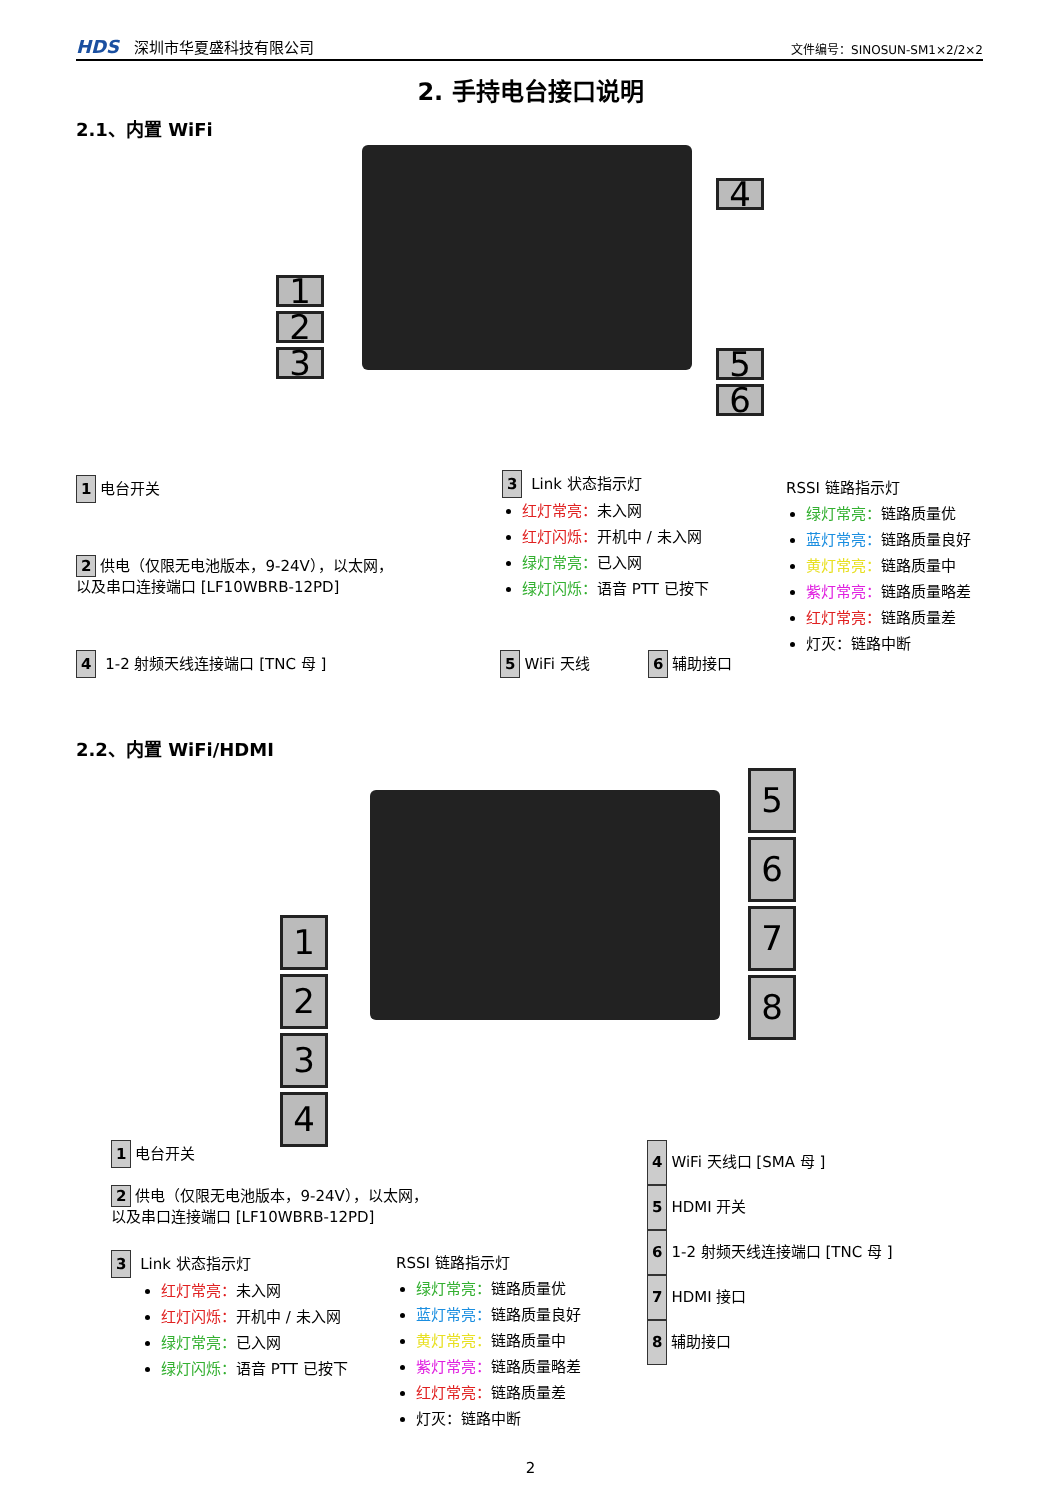HDS 深圳市华夏盛科技有限公司
文件编号：SINOSUN-SM1×2/2×2
2. 手持电台接口说明
2.1、内置 WiFi
1
2
3
4
5
6
1 电台开关
2 供电（仅限无电池版本，9-24V），以太网，
以及串口连接端口 [LF10WBRB-12PD]
4 1-2 射频天线连接端口 [TNC 母 ]
3 Link 状态指示灯
红灯常亮：未入网
红灯闪烁：开机中 / 未入网
绿灯常亮：已入网
绿灯闪烁：语音 PTT 已按下
RSSI 链路指示灯
绿灯常亮：链路质量优
蓝灯常亮：链路质量良好
黄灯常亮：链路质量中
紫灯常亮：链路质量略差
红灯常亮：链路质量差
灯灭：链路中断
5 WiFi 天线 6 辅助接口
2.2、内置 WiFi/HDMI
1
2
3
4
5
6
7
8
1 电台开关
2 供电（仅限无电池版本，9-24V），以太网，
以及串口连接端口 [LF10WBRB-12PD]
3 Link 状态指示灯
红灯常亮：未入网
红灯闪烁：开机中 / 未入网
绿灯常亮：已入网
绿灯闪烁：语音 PTT 已按下
RSSI 链路指示灯
绿灯常亮：链路质量优
蓝灯常亮：链路质量良好
黄灯常亮：链路质量中
紫灯常亮：链路质量略差
红灯常亮：链路质量差
灯灭：链路中断
4 WiFi 天线口 [SMA 母 ]
5 HDMI 开关
6 1-2 射频天线连接端口 [TNC 母 ]
7 HDMI 接口
8 辅助接口
2